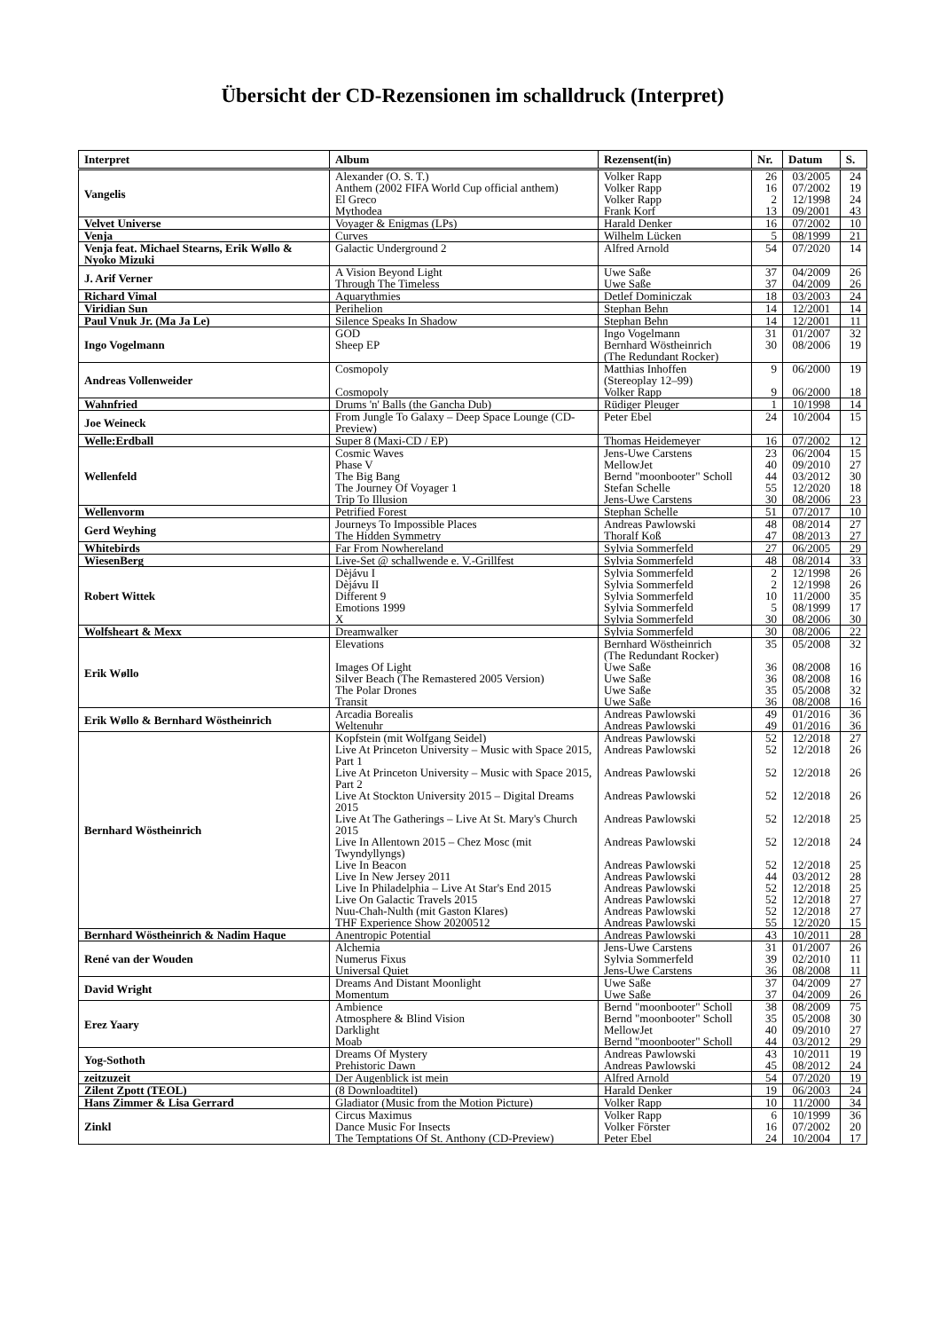Übersicht der CD-Rezensionen im schalldruck (Interpret)
| Interpret | Album | Rezensent(in) | Nr. | Datum | S. |
| --- | --- | --- | --- | --- | --- |
| Vangelis | Alexander (O. S. T.) Anthem (2002 FIFA World Cup official anthem) El Greco Mythodea | Volker Rapp Volker Rapp Volker Rapp Frank Korf | 26 16 2 13 | 03/2005 07/2002 12/1998 09/2001 | 24 19 24 43 |
| Velvet Universe | Voyager & Enigmas (LPs) | Harald Denker | 16 | 07/2002 | 10 |
| Venja | Curves | Wilhelm Lücken | 5 | 08/1999 | 21 |
| Venja feat. Michael Stearns, Erik Wøllo & Nyoko Mizuki | Galactic Underground 2 | Alfred Arnold | 54 | 07/2020 | 14 |
| J. Arif Verner | A Vision Beyond Light Through The Timeless | Uwe Saße Uwe Saße | 37 37 | 04/2009 04/2009 | 26 26 |
| Richard Vimal | Aquarythmies | Detlef Dominiczak | 18 | 03/2003 | 24 |
| Viridian Sun | Perihelion | Stephan Behn | 14 | 12/2001 | 14 |
| Paul Vnuk Jr. (Ma Ja Le) | Silence Speaks In Shadow | Stephan Behn | 14 | 12/2001 | 11 |
| Ingo Vogelmann | GOD Sheep EP | Ingo Vogelmann Bernhard Wöstheinrich (The Redundant Rocker) | 31 30 | 01/2007 08/2006 | 32 19 |
| Andreas Vollenweider | Cosmopoly Cosmopoly | Matthias Inhoffen (Stereoplay 12–99) Volker Rapp | 9 9 | 06/2000 06/2000 | 19 18 |
| Wahnfried | Drums 'n' Balls (the Gancha Dub) | Rüdiger Pleuger | 1 | 10/1998 | 14 |
| Joe Weineck | From Jungle To Galaxy – Deep Space Lounge (CD-Preview) | Peter Ebel | 24 | 10/2004 | 15 |
| Welle:Erdball | Super 8 (Maxi-CD / EP) | Thomas Heidemeyer | 16 | 07/2002 | 12 |
| Wellenfeld | Cosmic Waves Phase V The Big Bang The Journey Of Voyager 1 Trip To Illusion | Jens-Uwe Carstens MellowJet Bernd "moonbooter" Scholl Stefan Schelle Jens-Uwe Carstens | 23 40 44 55 30 | 06/2004 09/2010 03/2012 12/2020 08/2006 | 15 27 30 18 23 |
| Wellenvorm | Petrified Forest | Stephan Schelle | 51 | 07/2017 | 10 |
| Gerd Weyhing | Journeys To Impossible Places The Hidden Symmetry | Andreas Pawlowski Thoralf Koß | 48 47 | 08/2014 08/2013 | 27 27 |
| Whitebirds | Far From Nowhereland | Sylvia Sommerfeld | 27 | 06/2005 | 29 |
| WiesenBerg | Live-Set @ schallwende e. V.-Grillfest | Sylvia Sommerfeld | 48 | 08/2014 | 33 |
| Robert Wittek | Dèjávu I Dèjávu II Different 9 Emotions 1999 X | Sylvia Sommerfeld Sylvia Sommerfeld Sylvia Sommerfeld Sylvia Sommerfeld Sylvia Sommerfeld | 2 2 10 5 30 | 12/1998 12/1998 11/2000 08/1999 08/2006 | 26 26 35 17 30 |
| Wolfsheart & Mexx | Dreamwalker | Sylvia Sommerfeld | 30 | 08/2006 | 22 |
| Erik Wøllo | Elevations Images Of Light Silver Beach (The Remastered 2005 Version) The Polar Drones Transit | Bernhard Wöstheinrich (The Redundant Rocker) Uwe Saße Uwe Saße Uwe Saße Uwe Saße | 35 36 36 35 36 | 05/2008 08/2008 08/2008 05/2008 08/2008 | 32 16 16 32 16 |
| Erik Wøllo & Bernhard Wöstheinrich | Arcadia Borealis Weltenuhr | Andreas Pawlowski Andreas Pawlowski | 49 49 | 01/2016 01/2016 | 36 36 |
| Bernhard Wöstheinrich | Kopfstein (mit Wolfgang Seidel) Live At Princeton University – Music with Space 2015, Part 1 Live At Princeton University – Music with Space 2015, Part 2 Live At Stockton University 2015 – Digital Dreams 2015 Live At The Gatherings – Live At St. Mary's Church 2015 Live In Allentown 2015 – Chez Mosc (mit Twyndyllyngs) Live In Beacon Live In New Jersey 2011 Live In Philadelphia – Live At Star's End 2015 Live On Galactic Travels 2015 Nuu-Chah-Nulth (mit Gaston Klares) THF Experience Show 20200512 | Andreas Pawlowski Andreas Pawlowski Andreas Pawlowski Andreas Pawlowski Andreas Pawlowski Andreas Pawlowski Andreas Pawlowski Andreas Pawlowski Andreas Pawlowski Andreas Pawlowski Andreas Pawlowski Andreas Pawlowski | 52 52 52 52 52 52 52 44 52 52 52 55 | 12/2018 12/2018 12/2018 12/2018 12/2018 12/2018 12/2018 03/2012 12/2018 12/2018 12/2018 12/2020 | 27 26 26 26 25 24 25 28 25 27 27 15 |
| Bernhard Wöstheinrich & Nadim Haque | Anentropic Potential | Andreas Pawlowski | 43 | 10/2011 | 28 |
| René van der Wouden | Alchemia Numerus Fixus Universal Quiet | Jens-Uwe Carstens Sylvia Sommerfeld Jens-Uwe Carstens | 31 39 36 | 01/2007 02/2010 08/2008 | 26 11 11 |
| David Wright | Dreams And Distant Moonlight Momentum | Uwe Saße Uwe Saße | 37 37 | 04/2009 04/2009 | 27 26 |
| Erez Yaary | Ambience Atmosphere & Blind Vision Darklight Moab | Bernd "moonbooter" Scholl Bernd "moonbooter" Scholl MellowJet Bernd "moonbooter" Scholl | 38 35 40 44 | 08/2009 05/2008 09/2010 03/2012 | 75 30 27 29 |
| Yog-Sothoth | Dreams Of Mystery Prehistoric Dawn | Andreas Pawlowski Andreas Pawlowski | 43 45 | 10/2011 08/2012 | 19 24 |
| zeitzuzeit | Der Augenblick ist mein | Alfred Arnold | 54 | 07/2020 | 19 |
| Zilent Zpott (TEOL) | (8 Downloadtitel) | Harald Denker | 19 | 06/2003 | 24 |
| Hans Zimmer & Lisa Gerrard | Gladiator (Music from the Motion Picture) | Volker Rapp | 10 | 11/2000 | 34 |
| Zinkl | Circus Maximus Dance Music For Insects The Temptations Of St. Anthony (CD-Preview) | Volker Rapp Volker Förster Peter Ebel | 6 16 24 | 10/1999 07/2002 10/2004 | 36 20 17 |